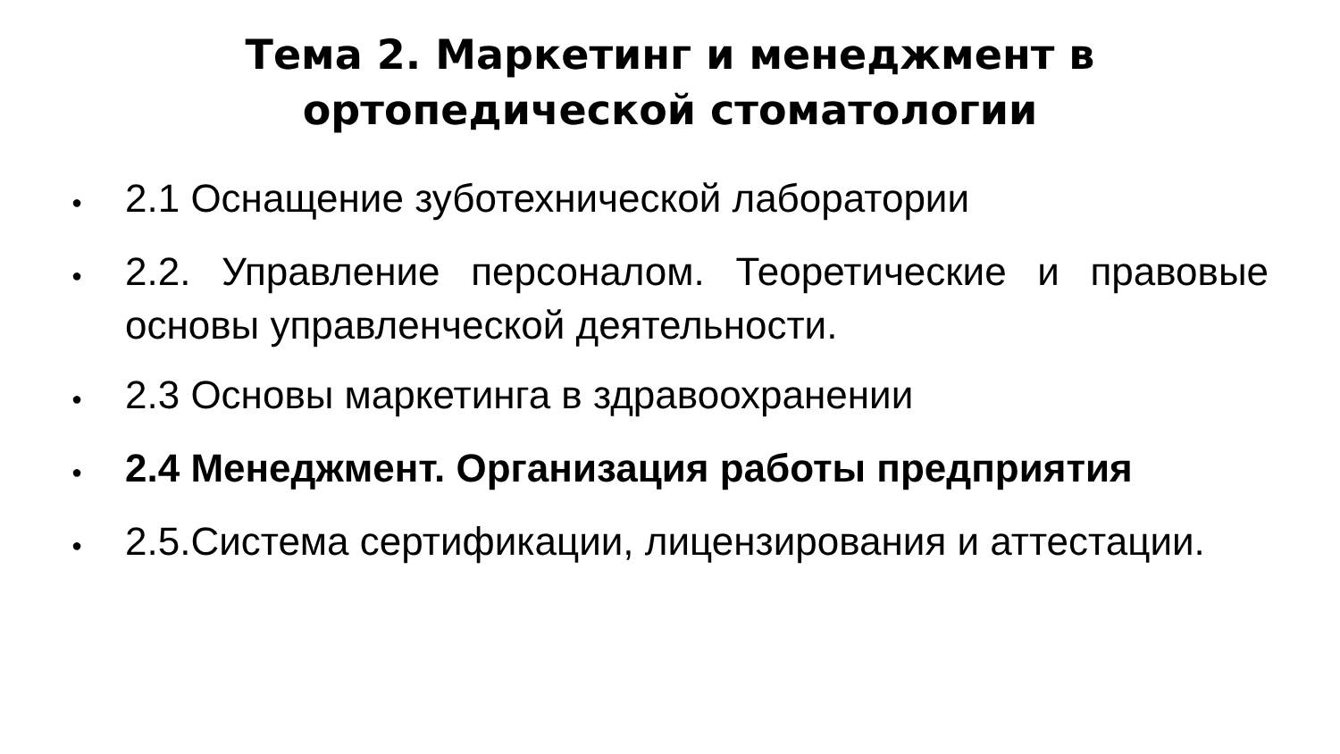Тема 2. Маркетинг и менеджмент в
ортопедической стоматологии
● 2.1 Оснащение зуботехнической лаборатории
● 2.2. Управление персоналом. Теоретические и правовые основы управленческой деятельности.
● 2.3 Основы маркетинга в здравоохранении
● 2.4 Менеджмент. Организация работы предприятия
● 2.5.Система сертификации, лицензирования и аттестации.